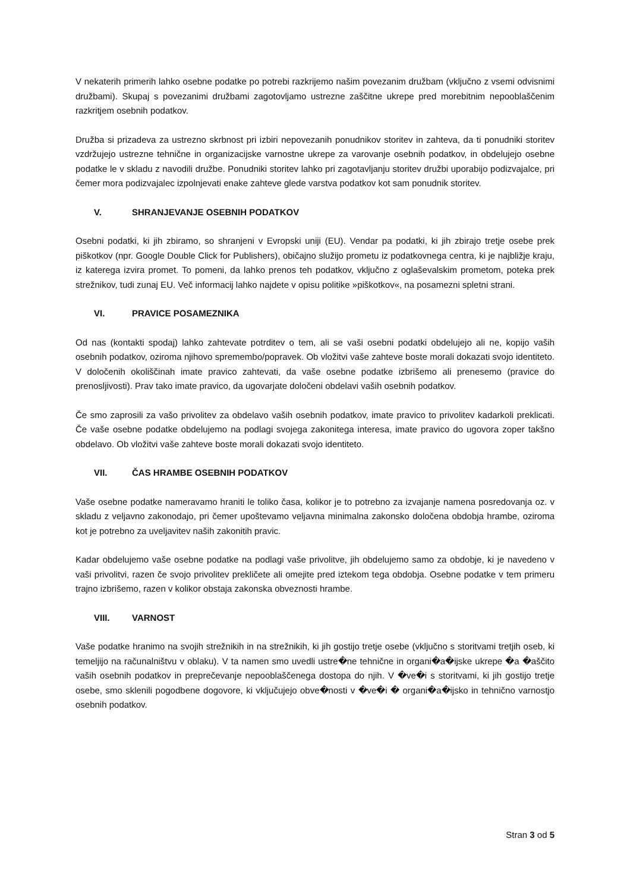V nekaterih primerih lahko osebne podatke po potrebi razkrijemo našim povezanim družbam (vključno z vsemi odvisnimi družbami). Skupaj s povezanimi družbami zagotovljamo ustrezne zaščitne ukrepe pred morebitnim nepooblaščenim razkritjem osebnih podatkov.
Družba si prizadeva za ustrezno skrbnost pri izbiri nepovezanih ponudnikov storitev in zahteva, da ti ponudniki storitev vzdržujejo ustrezne tehnične in organizacijske varnostne ukrepe za varovanje osebnih podatkov, in obdelujejo osebne podatke le v skladu z navodili družbe. Ponudniki storitev lahko pri zagotavljanju storitev družbi uporabijo podizvajalce, pri čemer mora podizvajalec izpolnjevati enake zahteve glede varstva podatkov kot sam ponudnik storitev.
V. SHRANJEVANJE OSEBNIH PODATKOV
Osebni podatki, ki jih zbiramo, so shranjeni v Evropski uniji (EU). Vendar pa podatki, ki jih zbirajo tretje osebe prek piškotkov (npr. Google Double Click for Publishers), običajno služijo prometu iz podatkovnega centra, ki je najbližje kraju, iz katerega izvira promet. To pomeni, da lahko prenos teh podatkov, vključno z oglaševalskim prometom, poteka prek strežnikov, tudi zunaj EU. Več informacij lahko najdete v opisu politike »piškotkov«, na posamezni spletni strani.
VI. PRAVICE POSAMEZNIKA
Od nas (kontakti spodaj) lahko zahtevate potrditev o tem, ali se vaši osebni podatki obdelujejo ali ne, kopijo vaših osebnih podatkov, oziroma njihovo spremembo/popravek. Ob vložitvi vaše zahteve boste morali dokazati svojo identiteto. V določenih okoliščinah imate pravico zahtevati, da vaše osebne podatke izbrišemo ali prenesemo (pravice do prenosljivosti). Prav tako imate pravico, da ugovarjate določeni obdelavi vaših osebnih podatkov.
Če smo zaprosili za vašo privolitev za obdelavo vaših osebnih podatkov, imate pravico to privolitev kadarkoli preklicati. Če vaše osebne podatke obdelujemo na podlagi svojega zakonitega interesa, imate pravico do ugovora zoper takšno obdelavo. Ob vložitvi vaše zahteve boste morali dokazati svojo identiteto.
VII. ČAS HRAMBE OSEBNIH PODATKOV
Vaše osebne podatke nameravamo hraniti le toliko časa, kolikor je to potrebno za izvajanje namena posredovanja oz. v skladu z veljavno zakonodajo, pri čemer upoštevamo veljavna minimalna zakonsko določena obdobja hrambe, oziroma kot je potrebno za uveljavitev naših zakonitih pravic.
Kadar obdelujemo vaše osebne podatke na podlagi vaše privolitve, jih obdelujemo samo za obdobje, ki je navedeno v vaši privolitvi, razen če svojo privolitev prekličete ali omejite pred iztekom tega obdobja. Osebne podatke v tem primeru trajno izbrišemo, razen v kolikor obstaja zakonska obveznosti hrambe.
VIII. VARNOST
Vaše podatke hranimo na svojih strežnikih in na strežnikih, ki jih gostijo tretje osebe (vključno s storitvami tretjih oseb, ki temeljijo na računalništvu v oblaku). V ta namen smo uvedli ustre�ne tehnične in organi�a�ijske ukrepe �a �aščito vaših osebnih podatkov in preprečevanje nepooblaščenega dostopa do njih. V �ve�i s storitvami, ki jih gostijo tretje osebe, smo sklenili pogodbene dogovore, ki vključujejo obve�nosti v �ve�i � organi�a�ijsko in tehnično varnostjo osebnih podatkov.
Stran 3 od 5